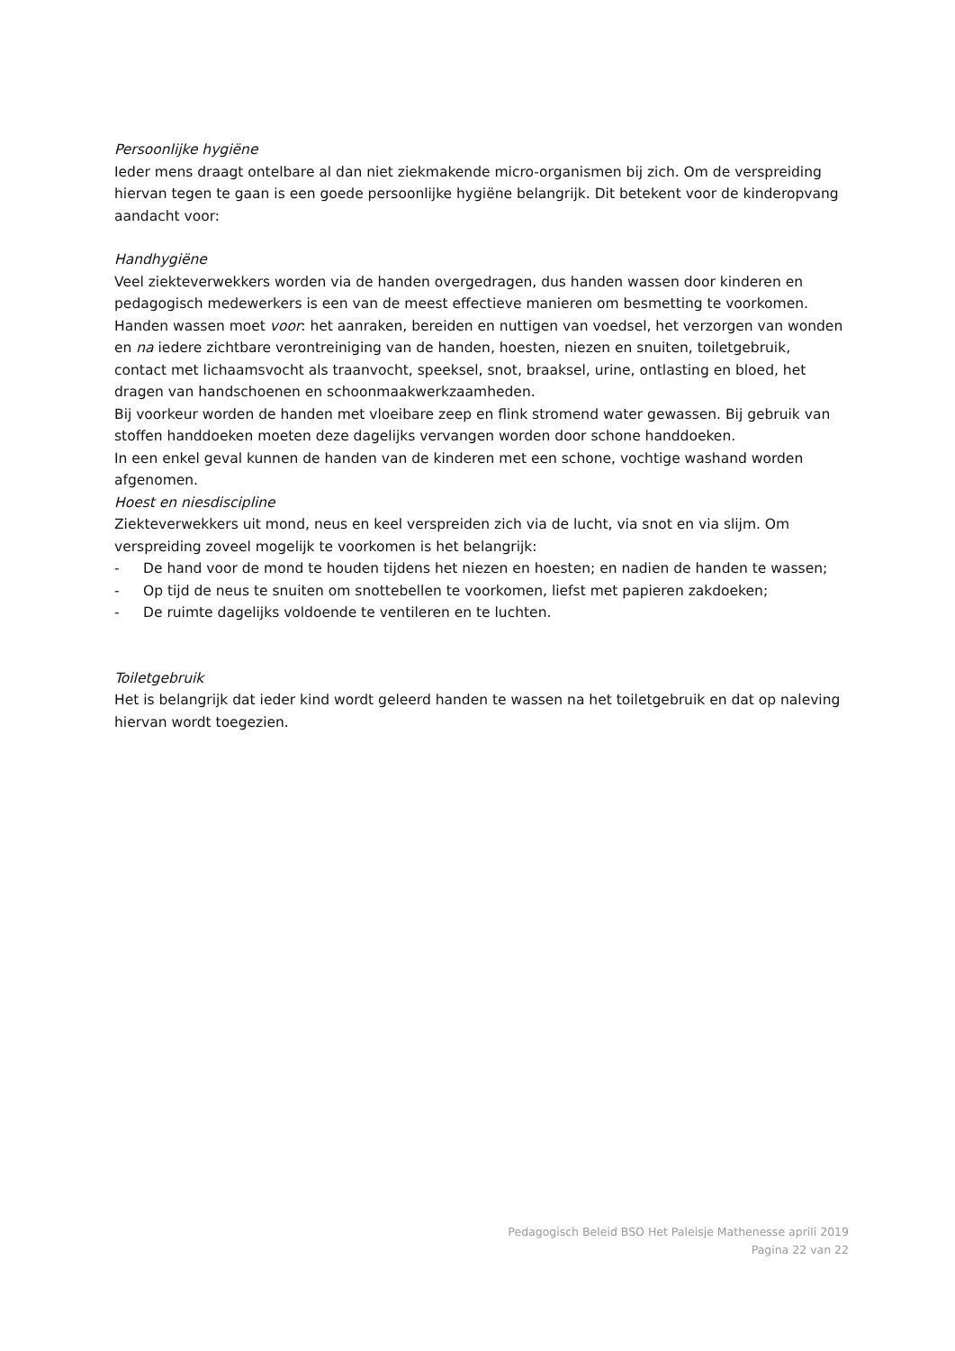Persoonlijke hygiëne
Ieder mens draagt ontelbare al dan niet ziekmakende micro-organismen bij zich. Om de verspreiding hiervan tegen te gaan is een goede persoonlijke hygiëne belangrijk. Dit betekent voor de kinderopvang aandacht voor:
Handhygiëne
Veel ziekteverwekkers worden via de handen overgedragen, dus handen wassen door kinderen en pedagogisch medewerkers is een van de meest effectieve manieren om besmetting te voorkomen. Handen wassen moet voor: het aanraken, bereiden en nuttigen van voedsel, het verzorgen van wonden en na iedere zichtbare verontreiniging van de handen, hoesten, niezen en snuiten, toiletgebruik, contact met lichaamsvocht als traanvocht, speeksel, snot, braaksel, urine, ontlasting en bloed, het dragen van handschoenen en schoonmaakwerkzaamheden.
Bij voorkeur worden de handen met vloeibare zeep en flink stromend water gewassen. Bij gebruik van stoffen handdoeken moeten deze dagelijks vervangen worden door schone handdoeken.
In een enkel geval kunnen de handen van de kinderen met een schone, vochtige washand worden afgenomen.
Hoest en niesdiscipline
Ziekteverwekkers uit mond, neus en keel verspreiden zich via de lucht, via snot en via slijm. Om verspreiding zoveel mogelijk te voorkomen is het belangrijk:
- De hand voor de mond te houden tijdens het niezen en hoesten; en nadien de handen te wassen;
- Op tijd de neus te snuiten om snottebellen te voorkomen, liefst met papieren zakdoeken;
- De ruimte dagelijks voldoende te ventileren en te luchten.
Toiletgebruik
Het is belangrijk dat ieder kind wordt geleerd handen te wassen na het toiletgebruik en dat op naleving hiervan wordt toegezien.
Pedagogisch Beleid BSO Het Paleisje Mathenesse aprili 2019
Pagina 22 van 22